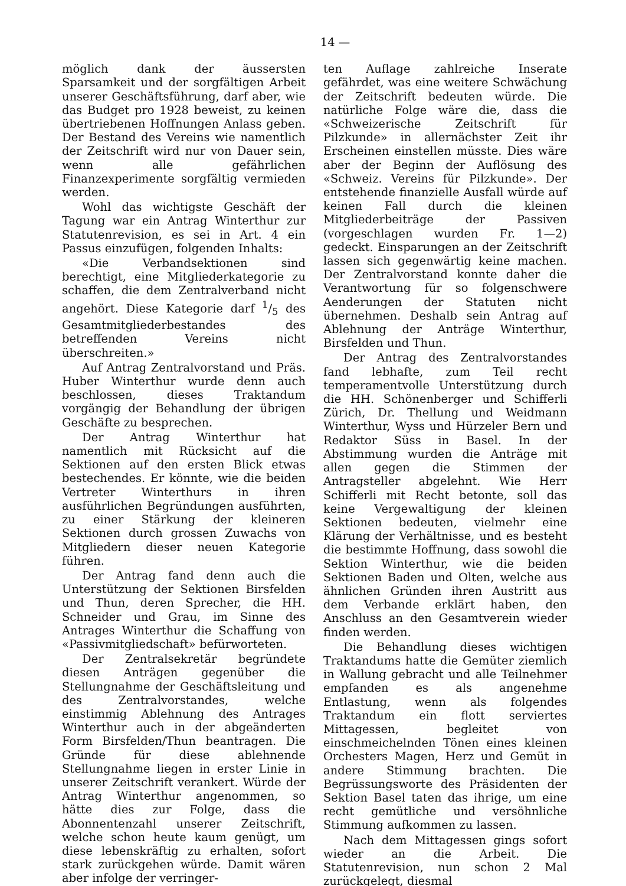14 —
möglich dank der äussersten Sparsamkeit und der sorgfältigen Arbeit unserer Geschäftsführung, darf aber, wie das Budget pro 1928 beweist, zu keinen übertriebenen Hoffnungen Anlass geben. Der Bestand des Vereins wie namentlich der Zeitschrift wird nur von Dauer sein, wenn alle gefährlichen Finanzexperimente sorgfältig vermieden werden.
Wohl das wichtigste Geschäft der Tagung war ein Antrag Winterthur zur Statutenrevision, es sei in Art. 4 ein Passus einzufügen, folgenden Inhalts:
«Die Verbandsektionen sind berechtigt, eine Mitgliederkategorie zu schaffen, die dem Zentralverband nicht angehört. Diese Kategorie darf 1/5 des Gesamtmitgliederbestandes des betreffenden Vereins nicht überschreiten.»
Auf Antrag Zentralvorstand und Präs. Huber Winterthur wurde denn auch beschlossen, dieses Traktandum vorgängig der Behandlung der übrigen Geschäfte zu besprechen.
Der Antrag Winterthur hat namentlich mit Rücksicht auf die Sektionen auf den ersten Blick etwas bestechendes. Er könnte, wie die beiden Vertreter Winterthurs in ihren ausführlichen Begründungen ausführten, zu einer Stärkung der kleineren Sektionen durch grossen Zuwachs von Mitgliedern dieser neuen Kategorie führen.
Der Antrag fand denn auch die Unterstützung der Sektionen Birsfelden und Thun, deren Sprecher, die HH. Schneider und Grau, im Sinne des Antrages Winterthur die Schaffung von «Passivmitgliedschaft» befürworteten.
Der Zentralsekretär begründete diesen Anträgen gegenüber die Stellungnahme der Geschäftsleitung und des Zentralvorstandes, welche einstimmig Ablehnung des Antrages Winterthur auch in der abgeänderten Form Birsfelden/Thun beantragen. Die Gründe für diese ablehnende Stellungnahme liegen in erster Linie in unserer Zeitschrift verankert. Würde der Antrag Winterthur angenommen, so hätte dies zur Folge, dass die Abonnentenzahl unserer Zeitschrift, welche schon heute kaum genügt, um diese lebenskräftig zu erhalten, sofort stark zurückgehen würde. Damit wären aber infolge der verringer-
ten Auflage zahlreiche Inserate gefährdet, was eine weitere Schwächung der Zeitschrift bedeuten würde. Die natürliche Folge wäre die, dass die «Schweizerische Zeitschrift für Pilzkunde» in allernächster Zeit ihr Erscheinen einstellen müsste. Dies wäre aber der Beginn der Auflösung des «Schweiz. Vereins für Pilzkunde». Der entstehende finanzielle Ausfall würde auf keinen Fall durch die kleinen Mitgliederbeiträge der Passiven (vorgeschlagen wurden Fr. 1—2) gedeckt. Einsparungen an der Zeitschrift lassen sich gegenwärtig keine machen. Der Zentralvorstand konnte daher die Verantwortung für so folgenschwere Aenderungen der Statuten nicht übernehmen. Deshalb sein Antrag auf Ablehnung der Anträge Winterthur, Birsfelden und Thun.
Der Antrag des Zentralvorstandes fand lebhafte, zum Teil recht temperamentvolle Unterstützung durch die HH. Schönenberger und Schifferli Zürich, Dr. Thellung und Weidmann Winterthur, Wyss und Hürzeler Bern und Redaktor Süss in Basel. In der Abstimmung wurden die Anträge mit allen gegen die Stimmen der Antragsteller abgelehnt. Wie Herr Schifferli mit Recht betonte, soll das keine Vergewaltigung der kleinen Sektionen bedeuten, vielmehr eine Klärung der Verhältnisse, und es besteht die bestimmte Hoffnung, dass sowohl die Sektion Winterthur, wie die beiden Sektionen Baden und Olten, welche aus ähnlichen Gründen ihren Austritt aus dem Verbande erklärt haben, den Anschluss an den Gesamtverein wieder finden werden.
Die Behandlung dieses wichtigen Traktandums hatte die Gemüter ziemlich in Wallung gebracht und alle Teilnehmer empfanden es als angenehme Entlastung, wenn als folgendes Traktandum ein flott serviertes Mittagessen, begleitet von einschmeichelnden Tönen eines kleinen Orchesters Magen, Herz und Gemüt in andere Stimmung brachten. Die Begrüssungsworte des Präsidenten der Sektion Basel taten das ihrige, um eine recht gemütliche und versöhnliche Stimmung aufkommen zu lassen.
Nach dem Mittagessen gings sofort wieder an die Arbeit. Die Statutenrevision, nun schon 2 Mal zurückgelegt, diesmal